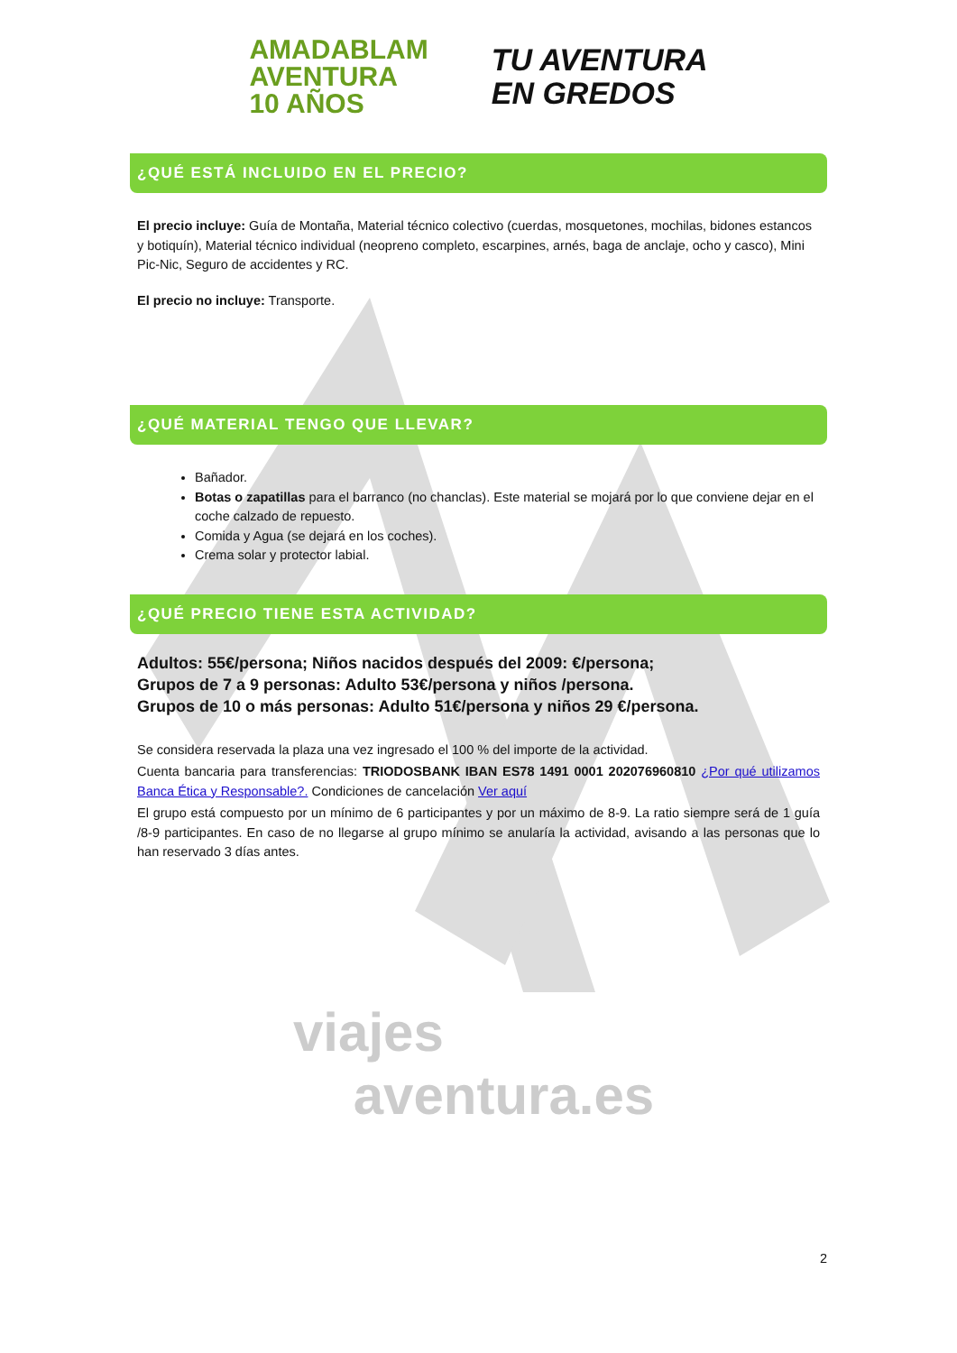viajes
aventura.es
AMADABLAM
AVENTURA
10 AÑOS
TU AVENTURA
EN GREDOS
¿QUÉ ESTÁ INCLUIDO EN EL PRECIO?
El precio incluye: Guía de Montaña, Material técnico colectivo (cuerdas, mosquetones, mochilas, bidones estancos y botiquín), Material técnico individual (neopreno completo, escarpines, arnés, baga de anclaje, ocho y casco), Mini Pic-Nic, Seguro de accidentes y RC.
El precio no incluye: Transporte.
¿QUÉ MATERIAL TENGO QUE LLEVAR?
Bañador.
Botas o zapatillas para el barranco (no chanclas). Este material se mojará por lo que conviene dejar en el coche calzado de repuesto.
Comida y Agua (se dejará en los coches).
Crema solar y protector labial.
¿QUÉ PRECIO TIENE ESTA ACTIVIDAD?
Adultos: 55€/persona; Niños nacidos después del 2009: €/persona;
Grupos de 7 a 9 personas: Adulto 53€/persona y niños /persona.
Grupos de 10 o más personas: Adulto 51€/persona y niños 29 €/persona.
Se considera reservada la plaza una vez ingresado el 100 % del importe de la actividad.
Cuenta bancaria para transferencias: TRIODOSBANK IBAN ES78 1491 0001 202076960810 ¿Por qué utilizamos Banca Ética y Responsable?. Condiciones de cancelación Ver aquí
El grupo está compuesto por un mínimo de 6 participantes y por un máximo de 8-9. La ratio siempre será de 1 guía /8-9 participantes. En caso de no llegarse al grupo mínimo se anularía la actividad, avisando a las personas que lo han reservado 3 días antes.
2